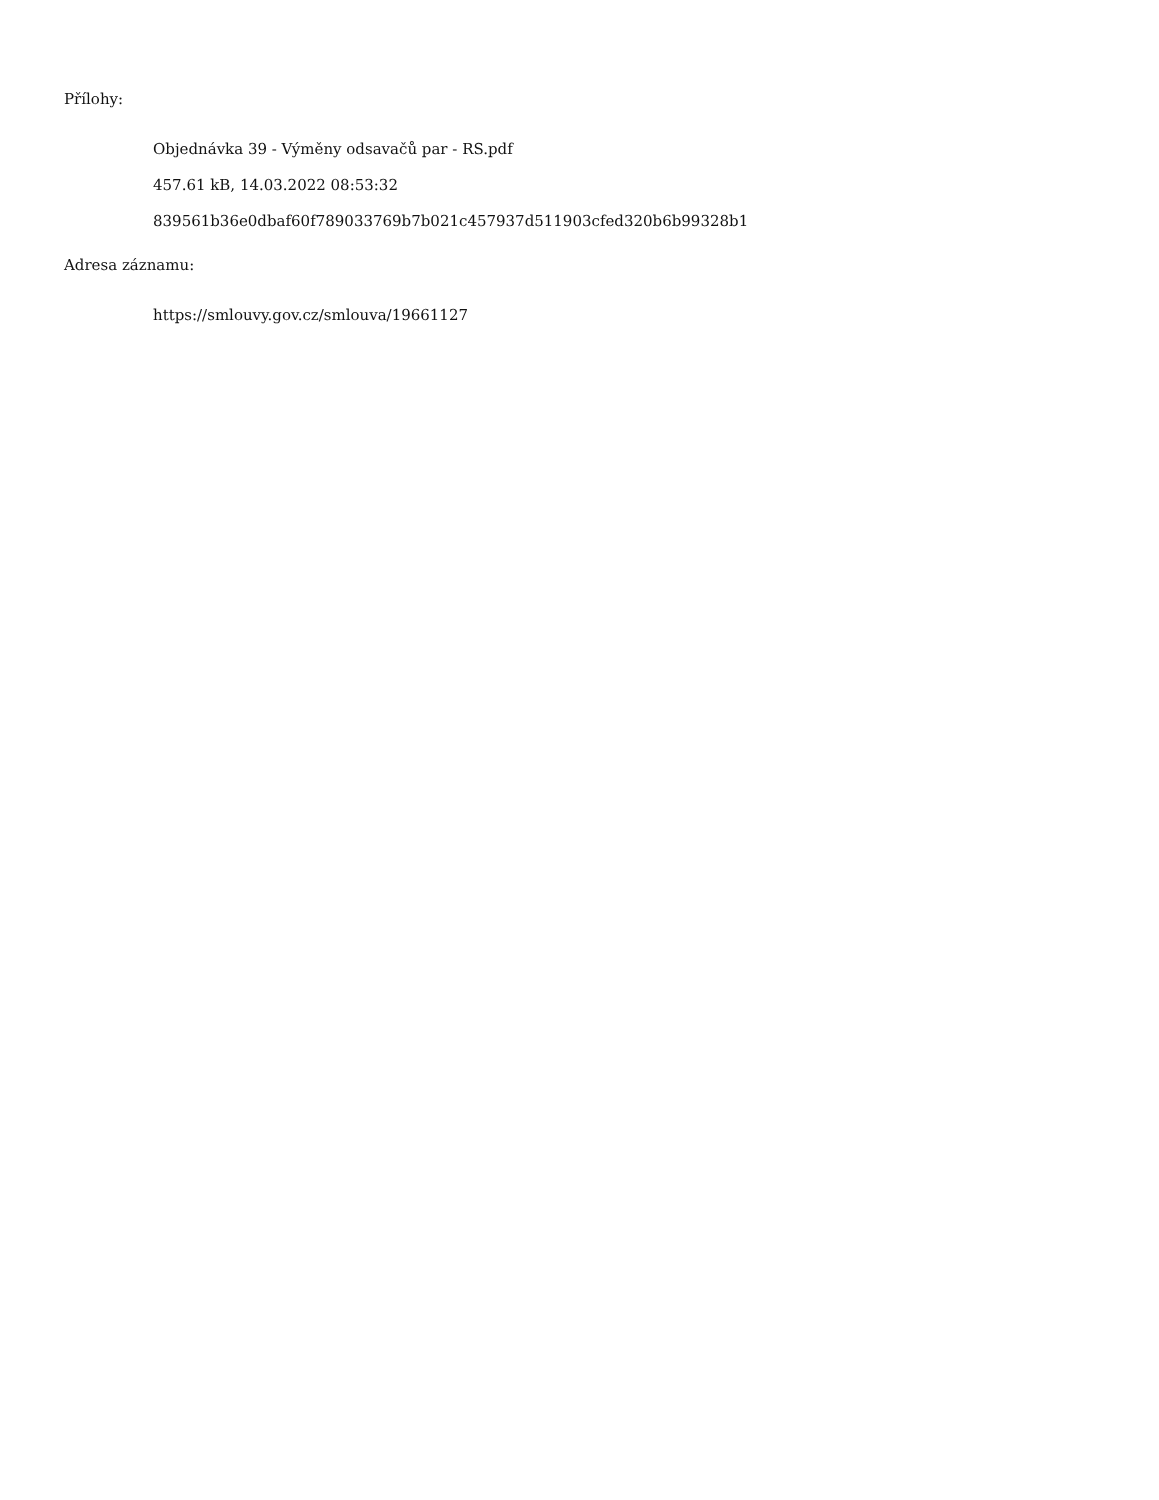Přílohy:
Objednávka 39 - Výměny odsavačů par - RS.pdf
457.61 kB, 14.03.2022 08:53:32
839561b36e0dbaf60f789033769b7b021c457937d511903cfed320b6b99328b1
Adresa záznamu:
https://smlouvy.gov.cz/smlouva/19661127